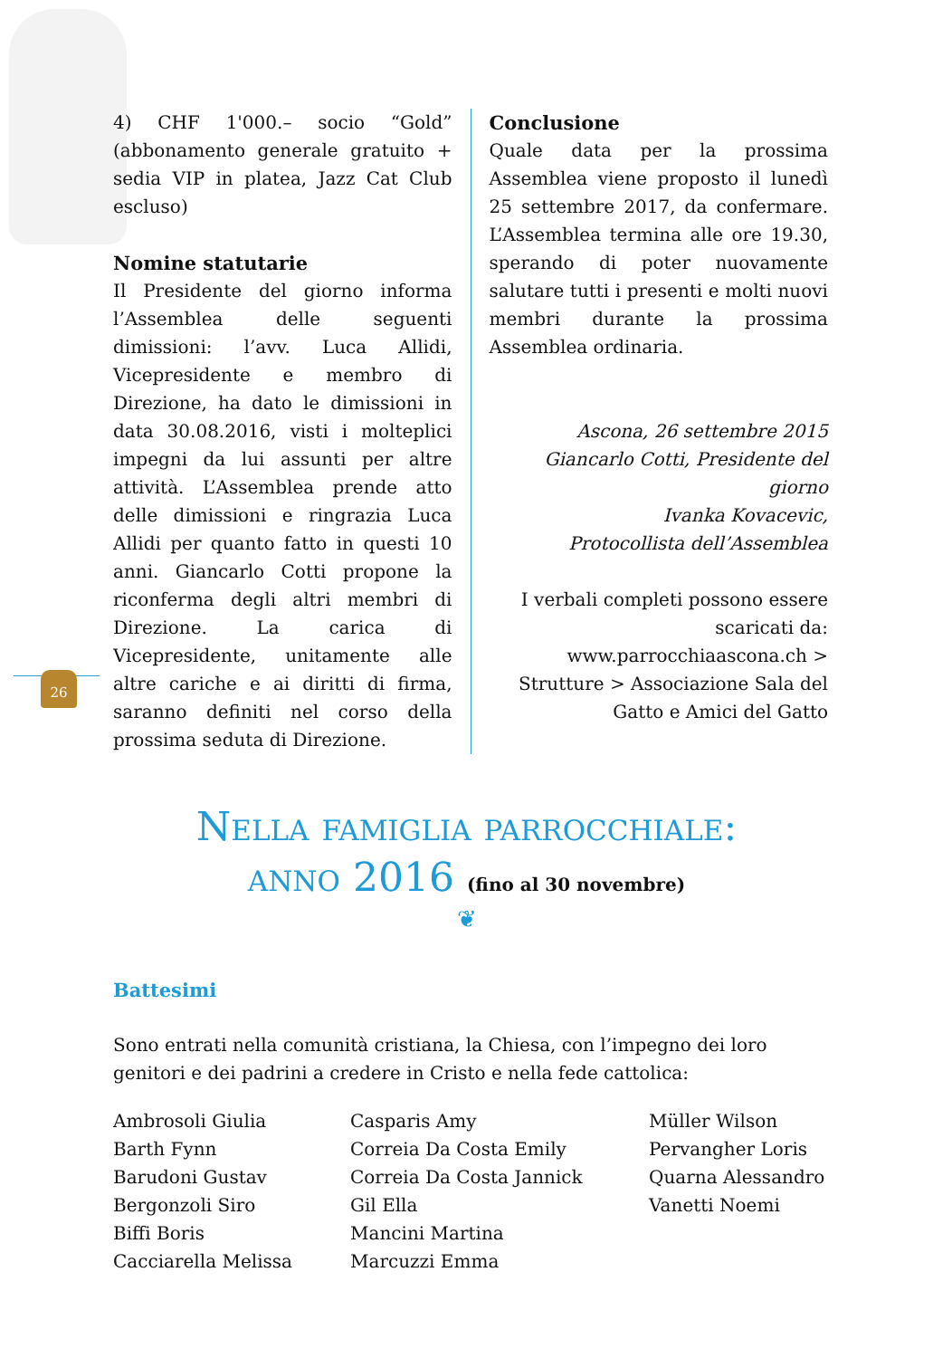4) CHF 1'000.– socio “Gold” (abbonamento generale gratuito + sedia VIP in platea, Jazz Cat Club escluso)
Nomine statutarie
Il Presidente del giorno informa l’Assemblea delle seguenti dimissioni: l’avv. Luca Allidi, Vicepresidente e membro di Direzione, ha dato le dimissioni in data 30.08.2016, visti i molteplici impegni da lui assunti per altre attività. L’Assemblea prende atto delle dimissioni e ringrazia Luca Allidi per quanto fatto in questi 10 anni. Giancarlo Cotti propone la riconferma degli altri membri di Direzione. La carica di Vicepresidente, unitamente alle altre cariche e ai diritti di firma, saranno definiti nel corso della prossima seduta di Direzione.
Conclusione
Quale data per la prossima Assemblea viene proposto il lunedì 25 settembre 2017, da confermare. L’Assemblea termina alle ore 19.30, sperando di poter nuovamente salutare tutti i presenti e molti nuovi membri durante la prossima Assemblea ordinaria.
Ascona, 26 settembre 2015
Giancarlo Cotti, Presidente del giorno
Ivanka Kovacevic,
Protocollista dell’Assemblea
I verbali completi possono essere scaricati da: www.parrocchiaascona.ch > Strutture > Associazione Sala del Gatto e Amici del Gatto
26
Nella famiglia parrocchiale:
anno 2016 (fino al 30 novembre)
❦
Battesimi
Sono entrati nella comunità cristiana, la Chiesa, con l’impegno dei loro genitori e dei padrini a credere in Cristo e nella fede cattolica:
Ambrosoli Giulia
Barth Fynn
Barudoni Gustav
Bergonzoli Siro
Biffi Boris
Cacciarella Melissa
Casparis Amy
Correia Da Costa Emily
Correia Da Costa Jannick
Gil Ella
Mancini Martina
Marcuzzi Emma
Müller Wilson
Pervangher Loris
Quarna Alessandro
Vanetti Noemi